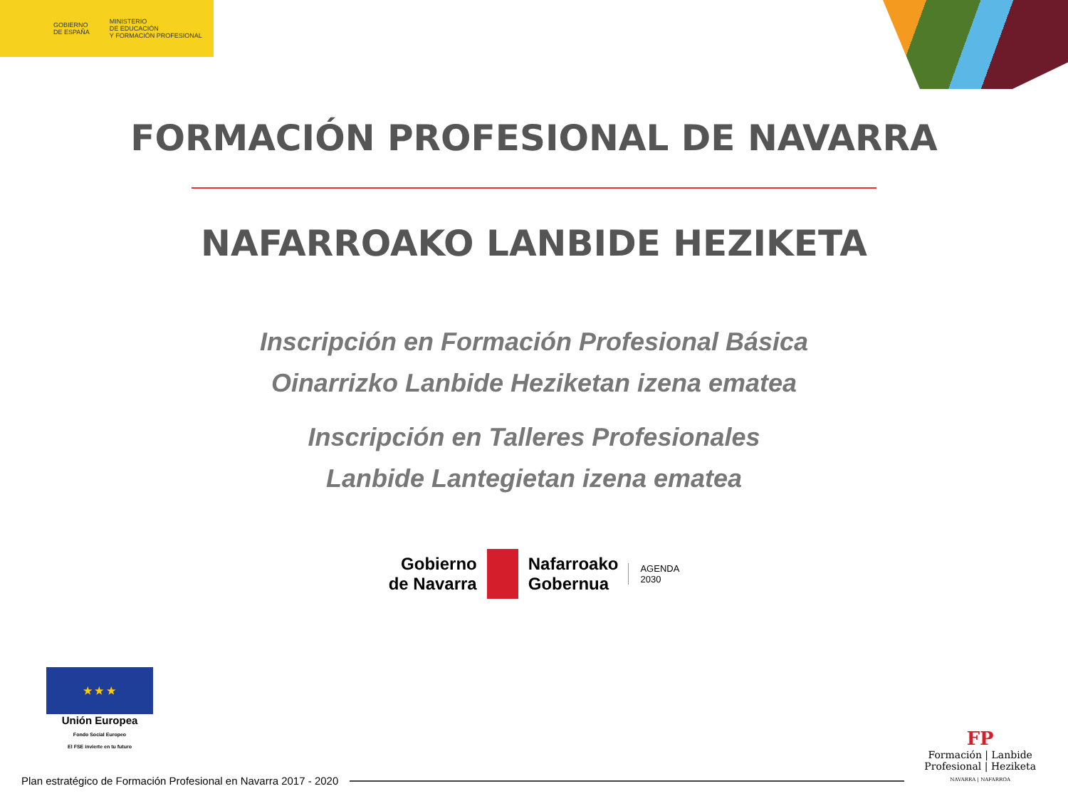GOBIERNO
DE ESPAÑA
MINISTERIO
DE EDUCACIÓN
Y FORMACIÓN PROFESIONAL
FORMACIÓN PROFESIONAL DE NAVARRA
NAFARROAKO LANBIDE HEZIKETA
Inscripción en Formación Profesional Básica
Oinarrizko Lanbide Heziketan izena ematea
Inscripción en Talleres Profesionales
Lanbide Lantegietan izena ematea
Gobierno
de Navarra
Nafarroako
Gobernua
AGENDA
2030
★ ★ ★
Unión Europea
Fondo Social Europeo
El FSE invierte en tu futuro
FP
Formación | Lanbide
Profesional | Heziketa
NAVARRA | NAFARROA
Plan estratégico de Formación Profesional en Navarra 2017 - 2020